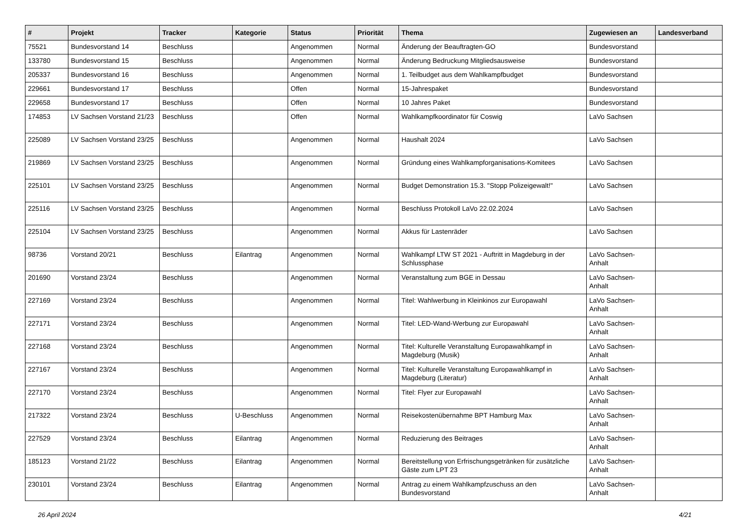| # | Projekt | Tracker | Kategorie | Status | Priorität | Thema | Zugewiesen an | Landesverband |
| --- | --- | --- | --- | --- | --- | --- | --- | --- |
| 75521 | Bundesvorstand 14 | Beschluss | | Angenommen | Normal | Änderung der Beauftragten-GO | Bundesvorstand | |
| 133780 | Bundesvorstand 15 | Beschluss | | Angenommen | Normal | Änderung Bedruckung Mitgliedsausweise | Bundesvorstand | |
| 205337 | Bundesvorstand 16 | Beschluss | | Angenommen | Normal | 1. Teilbudget aus dem Wahlkampfbudget | Bundesvorstand | |
| 229661 | Bundesvorstand 17 | Beschluss | | Offen | Normal | 15-Jahrespaket | Bundesvorstand | |
| 229658 | Bundesvorstand 17 | Beschluss | | Offen | Normal | 10 Jahres Paket | Bundesvorstand | |
| 174853 | LV Sachsen Vorstand 21/23 | Beschluss | | Offen | Normal | Wahlkampfkoordinator für Coswig | LaVo Sachsen | |
| 225089 | LV Sachsen Vorstand 23/25 | Beschluss | | Angenommen | Normal | Haushalt 2024 | LaVo Sachsen | |
| 219869 | LV Sachsen Vorstand 23/25 | Beschluss | | Angenommen | Normal | Gründung eines Wahlkampforganisations-Komitees | LaVo Sachsen | |
| 225101 | LV Sachsen Vorstand 23/25 | Beschluss | | Angenommen | Normal | Budget Demonstration 15.3. "Stopp Polizeigewalt!" | LaVo Sachsen | |
| 225116 | LV Sachsen Vorstand 23/25 | Beschluss | | Angenommen | Normal | Beschluss Protokoll LaVo 22.02.2024 | LaVo Sachsen | |
| 225104 | LV Sachsen Vorstand 23/25 | Beschluss | | Angenommen | Normal | Akkus für Lastenräder | LaVo Sachsen | |
| 98736 | Vorstand 20/21 | Beschluss | Eilantrag | Angenommen | Normal | Wahlkampf LTW ST 2021 - Auftritt in Magdeburg in der Schlussphase | LaVo Sachsen-Anhalt | |
| 201690 | Vorstand 23/24 | Beschluss | | Angenommen | Normal | Veranstaltung zum BGE in Dessau | LaVo Sachsen-Anhalt | |
| 227169 | Vorstand 23/24 | Beschluss | | Angenommen | Normal | Titel: Wahlwerbung in Kleinkinos zur Europawahl | LaVo Sachsen-Anhalt | |
| 227171 | Vorstand 23/24 | Beschluss | | Angenommen | Normal | Titel: LED-Wand-Werbung zur Europawahl | LaVo Sachsen-Anhalt | |
| 227168 | Vorstand 23/24 | Beschluss | | Angenommen | Normal | Titel: Kulturelle Veranstaltung Europawahlkampf in Magdeburg (Musik) | LaVo Sachsen-Anhalt | |
| 227167 | Vorstand 23/24 | Beschluss | | Angenommen | Normal | Titel: Kulturelle Veranstaltung Europawahlkampf in Magdeburg (Literatur) | LaVo Sachsen-Anhalt | |
| 227170 | Vorstand 23/24 | Beschluss | | Angenommen | Normal | Titel: Flyer zur Europawahl | LaVo Sachsen-Anhalt | |
| 217322 | Vorstand 23/24 | Beschluss | U-Beschluss | Angenommen | Normal | Reisekostenübernahme BPT Hamburg Max | LaVo Sachsen-Anhalt | |
| 227529 | Vorstand 23/24 | Beschluss | Eilantrag | Angenommen | Normal | Reduzierung des Beitrages | LaVo Sachsen-Anhalt | |
| 185123 | Vorstand 21/22 | Beschluss | Eilantrag | Angenommen | Normal | Bereitstellung von Erfrischungsgetränken für zusätzliche Gäste zum LPT 23 | LaVo Sachsen-Anhalt | |
| 230101 | Vorstand 23/24 | Beschluss | Eilantrag | Angenommen | Normal | Antrag zu einem Wahlkampfzuschuss an den Bundesvorstand | LaVo Sachsen-Anhalt | |
26 April 2024 4/21